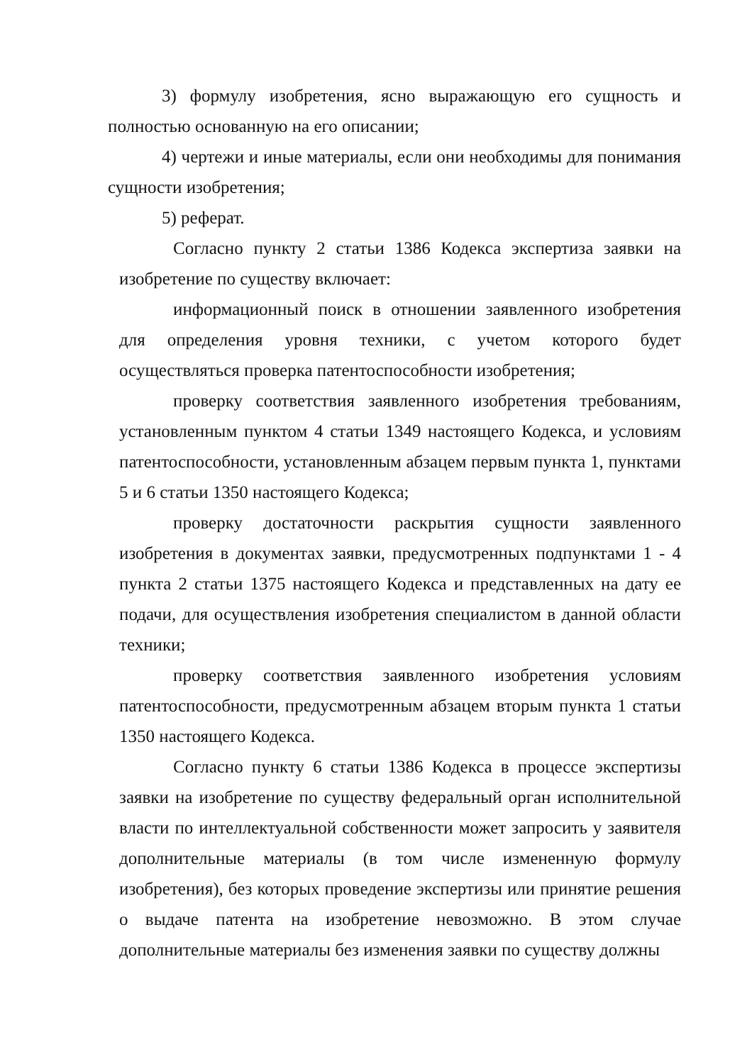3) формулу изобретения, ясно выражающую его сущность и полностью основанную на его описании;
4) чертежи и иные материалы, если они необходимы для понимания сущности изобретения;
5) реферат.
Согласно пункту 2 статьи 1386 Кодекса экспертиза заявки на изобретение по существу включает:
информационный поиск в отношении заявленного изобретения для определения уровня техники, с учетом которого будет осуществляться проверка патентоспособности изобретения;
проверку соответствия заявленного изобретения требованиям, установленным пунктом 4 статьи 1349 настоящего Кодекса, и условиям патентоспособности, установленным абзацем первым пункта 1, пунктами 5 и 6 статьи 1350 настоящего Кодекса;
проверку достаточности раскрытия сущности заявленного изобретения в документах заявки, предусмотренных подпунктами 1 - 4 пункта 2 статьи 1375 настоящего Кодекса и представленных на дату ее подачи, для осуществления изобретения специалистом в данной области техники;
проверку соответствия заявленного изобретения условиям патентоспособности, предусмотренным абзацем вторым пункта 1 статьи 1350 настоящего Кодекса.
Согласно пункту 6 статьи 1386 Кодекса в процессе экспертизы заявки на изобретение по существу федеральный орган исполнительной власти по интеллектуальной собственности может запросить у заявителя дополнительные материалы (в том числе измененную формулу изобретения), без которых проведение экспертизы или принятие решения о выдаче патента на изобретение невозможно. В этом случае дополнительные материалы без изменения заявки по существу должны